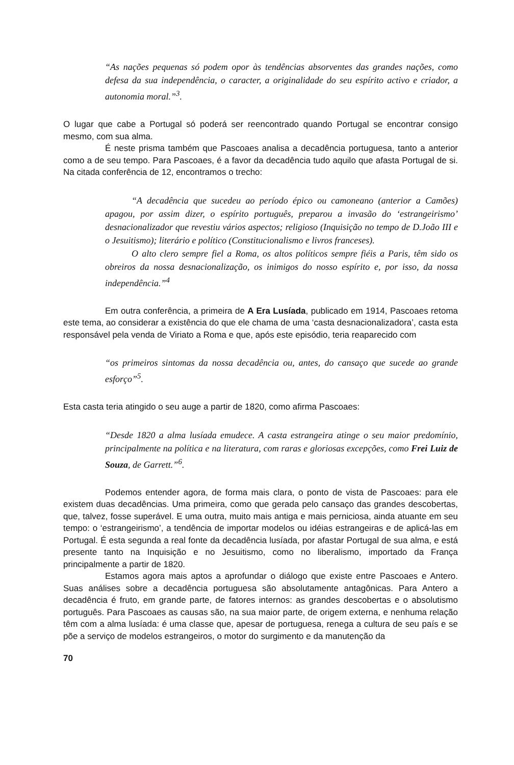“As nações pequenas só podem opor às tendências absorventes das grandes nações, como defesa da sua independência, o caracter, a originalidade do seu espírito activo e criador, a autonomia moral.”<sup>3</sup>.
O lugar que cabe a Portugal só poderá ser reencontrado quando Portugal se encontrar consigo mesmo, com sua alma.
É neste prisma também que Pascoaes analisa a decadência portuguesa, tanto a anterior como a de seu tempo. Para Pascoaes, é a favor da decadência tudo aquilo que afasta Portugal de si. Na citada conferência de 12, encontramos o trecho:
“A decadência que sucedeu ao período épico ou camoneano (anterior a Camões) apagou, por assim dizer, o espírito português, preparou a invasão do ‘estrangeirismo’ desnacionalizador que revestiu vários aspectos; religioso (Inquisição no tempo de D.João III e o Jesuitismo); literário e político (Constitucionalismo e livros franceses).
O alto clero sempre fiel a Roma, os altos políticos sempre fiéis a Paris, têm sido os obreiros da nossa desnacionalização, os inimigos do nosso espírito e, por isso, da nossa independência.”<sup>4</sup>
Em outra conferência, a primeira de A Era Lusíada, publicado em 1914, Pascoaes retoma este tema, ao considerar a existência do que ele chama de uma ‘casta desnacionalizadora’, casta esta responsável pela venda de Viriato a Roma e que, após este episódio, teria reaparecido com
“os primeiros sintomas da nossa decadência ou, antes, do cansaço que sucede ao grande esforço”<sup>5</sup>.
Esta casta teria atingido o seu auge a partir de 1820, como afirma Pascoaes:
“Desde 1820 a alma lusíada emudece. A casta estrangeira atinge o seu maior predomínio, principalmente na política e na literatura, com raras e gloriosas excepções, como Frei Luiz de Souza, de Garrett.”<sup>6</sup>.
Podemos entender agora, de forma mais clara, o ponto de vista de Pascoaes: para ele existem duas decadências. Uma primeira, como que gerada pelo cansaço das grandes descobertas, que, talvez, fosse superável. E uma outra, muito mais antiga e mais perniciosa, ainda atuante em seu tempo: o ‘estrangeirismo’, a tendência de importar modelos ou idéias estrangeiras e de aplicá-las em Portugal. É esta segunda a real fonte da decadência lusíada, por afastar Portugal de sua alma, e está presente tanto na Inquisição e no Jesuitismo, como no liberalismo, importado da França principalmente a partir de 1820.
Estamos agora mais aptos a aprofundar o diálogo que existe entre Pascoaes e Antero. Suas análises sobre a decadência portuguesa são absolutamente antagônicas. Para Antero a decadência é fruto, em grande parte, de fatores internos: as grandes descobertas e o absolutismo português. Para Pascoaes as causas são, na sua maior parte, de origem externa, e nenhuma relação têm com a alma lusíada: é uma classe que, apesar de portuguesa, renega a cultura de seu país e se põe a serviço de modelos estrangeiros, o motor do surgimento e da manutenção da
70